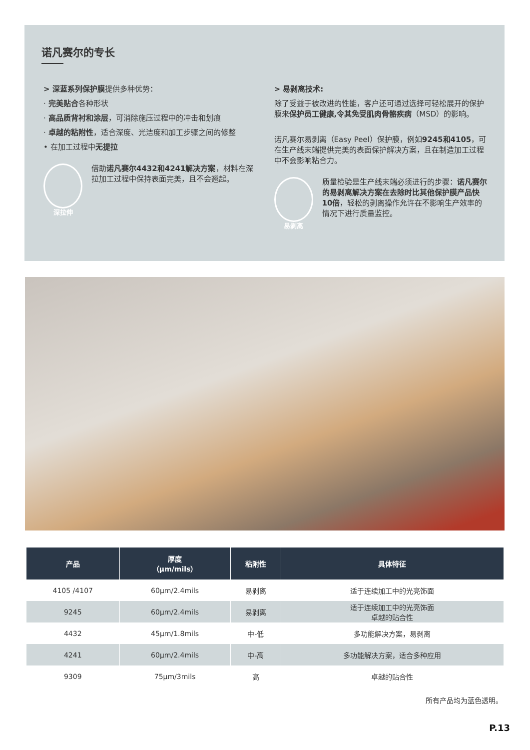诺凡赛尔的专长
> 深蓝系列保护膜提供多种优势：
· 完美贴合各种形状
· 高品质背衬和涂层，可消除施压过程中的冲击和划痕
· 卓越的粘附性，适合深度、光洁度和加工步骤之间的修整
• 在加工过程中无提拉
深拉伸
借助诺凡赛尔4432和4241解决方案，材料在深拉加工过程中保持表面完美，且不会翘起。
> 易剥离技术:
除了受益于被改进的性能，客户还可通过选择可轻松展开的保护膜来保护员工健康,令其免受肌肉骨骼疾病（MSD）的影响。
诺凡赛尔易剥离（Easy Peel）保护膜，例如9245和4105，可在生产线末端提供完美的表面保护解决方案，且在制造加工过程中不会影响粘合力。
易剥离
质量检验是生产线末端必须进行的步骤：诺凡赛尔的易剥离解决方案在去除时比其他保护膜产品快10倍，轻松的剥离操作允许在不影响生产效率的情况下进行质量监控。
| 产品 | 厚度 （µm/mils） | 粘附性 | 具体特征 |
| --- | --- | --- | --- |
| 4105 /4107 | 60µm/2.4mils | 易剥离 | 适于连续加工中的光亮饰面 |
| 9245 | 60µm/2.4mils | 易剥离 | 适于连续加工中的光亮饰面 卓越的贴合性 |
| 4432 | 45µm/1.8mils | 中-低 | 多功能解决方案，易剥离 |
| 4241 | 60µm/2.4mils | 中-高 | 多功能解决方案，适合多种应用 |
| 9309 | 75µm/3mils | 高 | 卓越的贴合性 |
所有产品均为蓝色透明。
P.13